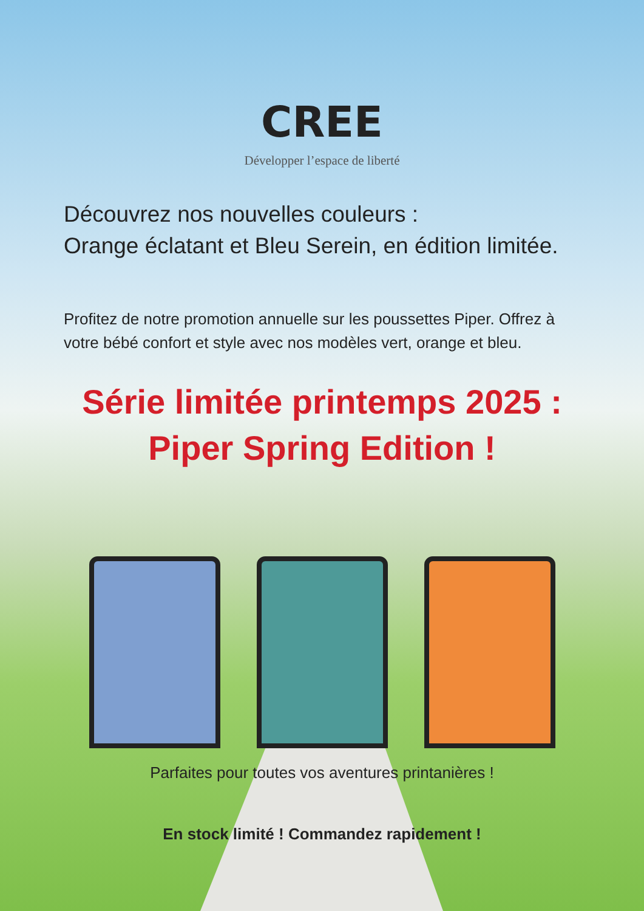CREE
Développer l’espace de liberté
Découvrez nos nouvelles couleurs :
Orange éclatant et Bleu Serein, en édition limitée.
Profitez de notre promotion annuelle sur les poussettes Piper. Offrez à votre bébé confort et style avec nos modèles vert, orange et bleu.
Série limitée printemps 2025 :
Piper Spring Edition !
Parfaites pour toutes vos aventures printanières !
En stock limité ! Commandez rapidement !